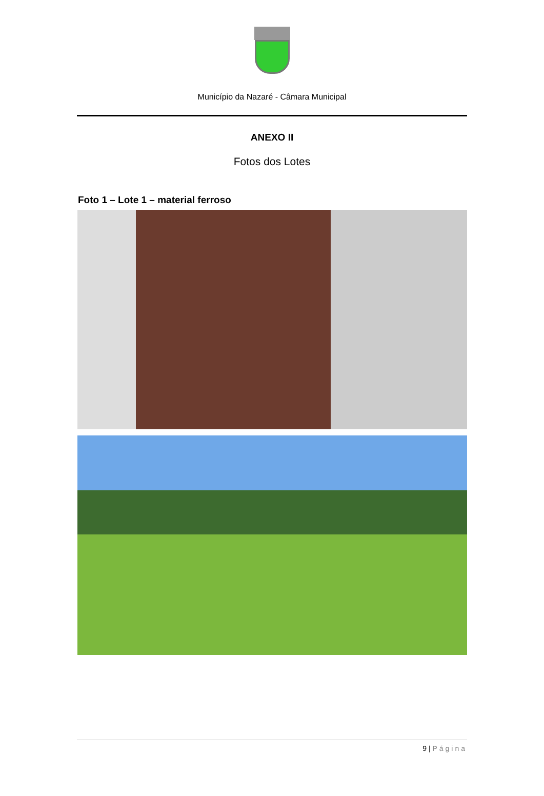Município da Nazaré - Câmara Municipal
ANEXO II
Fotos dos Lotes
Foto 1 – Lote 1 – material ferroso
9 | Página